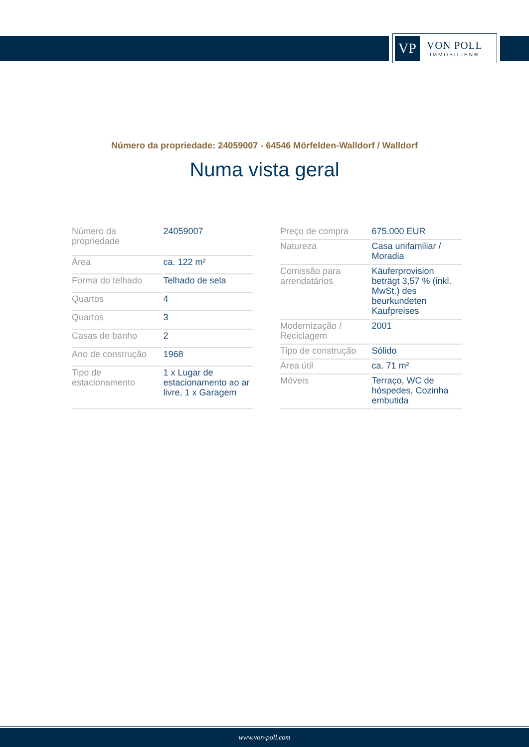VP
VON POLL
IMMOBILIEN®
Número da propriedade: 24059007 - 64546 Mörfelden-Walldorf / Walldorf
Numa vista geral
| Número da propriedade | 24059007 |
| Área | ca. 122 m² |
| Forma do telhado | Telhado de sela |
| Quartos | 4 |
| Quartos | 3 |
| Casas de banho | 2 |
| Ano de construção | 1968 |
| Tipo de estacionamento | 1 x Lugar de estacionamento ao ar livre, 1 x Garagem |
| Preço de compra | 675.000 EUR |
| Natureza | Casa unifamiliar / Moradia |
| Comissão para arrendatários | Käuferprovision beträgt 3,57 % (inkl. MwSt.) des beurkundeten Kaufpreises |
| Modernização / Reciclagem | 2001 |
| Tipo de construção | Sólido |
| Área útil | ca. 71 m² |
| Móveis | Terraço, WC de hóspedes, Cozinha embutida |
www.von-poll.com